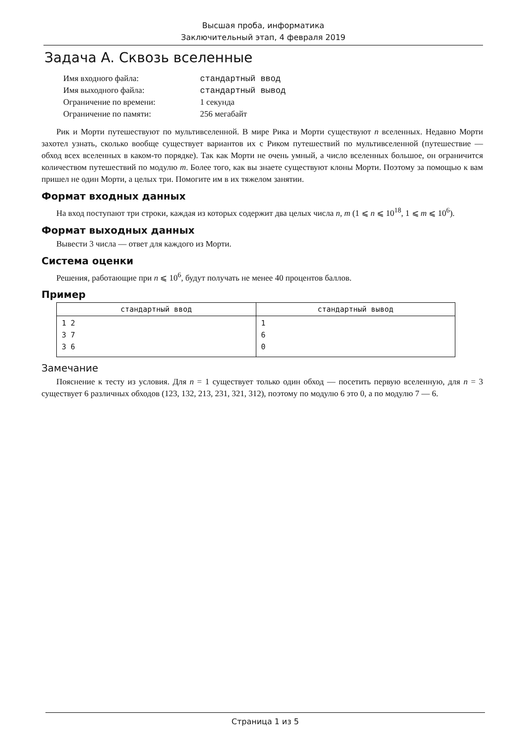Высшая проба, информатика
Заключительный этап, 4 февраля 2019
Задача A. Сквозь вселенные
| Имя входного файла: | стандартный ввод |
| Имя выходного файла: | стандартный вывод |
| Ограничение по времени: | 1 секунда |
| Ограничение по памяти: | 256 мегабайт |
Рик и Морти путешествуют по мультивселенной. В мире Рика и Морти существуют n вселенных. Недавно Морти захотел узнать, сколько вообще существует вариантов их с Риком путешествий по мультивселенной (путешествие — обход всех вселенных в каком-то порядке). Так как Морти не очень умный, а число вселенных большое, он ограничится количеством путешествий по модулю m. Более того, как вы знаете существуют клоны Морти. Поэтому за помощью к вам пришел не один Морти, а целых три. Помогите им в их тяжелом занятии.
Формат входных данных
На вход поступают три строки, каждая из которых содержит два целых числа n, m (1 ⩽ n ⩽ 10<sup>18</sup>, 1 ⩽ m ⩽ 10<sup>6</sup>).
Формат выходных данных
Вывести 3 числа — ответ для каждого из Морти.
Система оценки
Решения, работающие при n ⩽ 10<sup>6</sup>, будут получать не менее 40 процентов баллов.
Пример
| стандартный ввод | стандартный вывод |
| --- | --- |
| 1 2 3 7 3 6 | 1 6 0 |
Замечание
Пояснение к тесту из условия. Для n = 1 существует только один обход — посетить первую вселенную, для n = 3 существует 6 различных обходов (123, 132, 213, 231, 321, 312), поэтому по модулю 6 это 0, а по модулю 7 — 6.
Страница 1 из 5